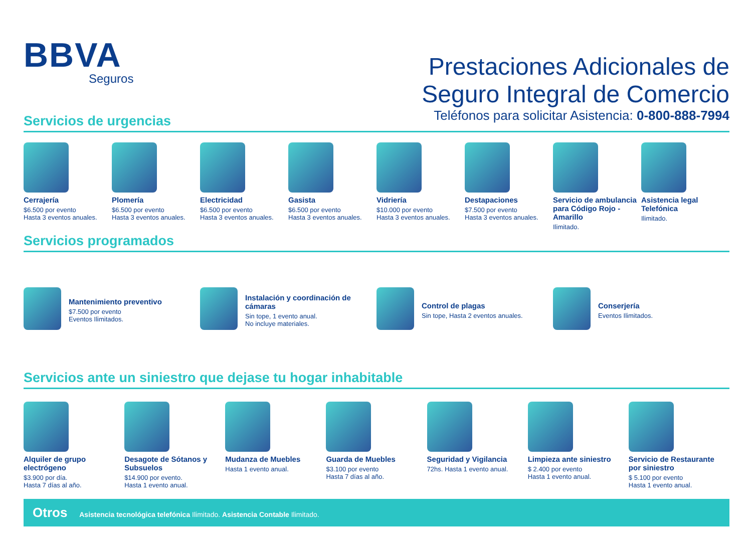BBVA
Seguros
Prestaciones Adicionales de
Seguro Integral de Comercio
Teléfonos para solicitar Asistencia: 0-800-888-7994
Servicios de urgencias
Cerrajería
$6.500 por evento
Hasta 3 eventos anuales.
Plomería
$6.500 por evento
Hasta 3 eventos anuales.
Electricidad
$6.500 por evento
Hasta 3 eventos anuales.
Gasista
$6.500 por evento
Hasta 3 eventos anuales.
Vidriería
$10.000 por evento
Hasta 3 eventos anuales.
Destapaciones
$7.500 por evento
Hasta 3 eventos anuales.
Servicio de ambulancia para Código Rojo - Amarillo
Ilimitado.
Asistencia legal Telefónica
Ilimitado.
Servicios programados
Mantenimiento preventivo
$7.500 por evento
Eventos Ilimitados.
Instalación y coordinación de cámaras
Sin tope, 1 evento anual.
No incluye materiales.
Control de plagas
Sin tope, Hasta 2 eventos anuales.
Conserjería
Eventos Ilimitados.
Servicios ante un siniestro que dejase tu hogar inhabitable
Alquiler de grupo electrógeno
$3.900 por día.
Hasta 7 días al año.
Desagote de Sótanos y Subsuelos
$14.900 por evento.
Hasta 1 evento anual.
Mudanza de Muebles
Hasta 1 evento anual.
Guarda de Muebles
$3.100 por evento
Hasta 7 días al año.
Seguridad y Vigilancia
72hs. Hasta 1 evento anual.
Limpieza ante siniestro
$ 2.400 por evento
Hasta 1 evento anual.
Servicio de Restaurante por siniestro
$ 5.100 por evento
Hasta 1 evento anual.
Otros Asistencia tecnológica telefónica Ilimitado. Asistencia Contable Ilimitado.